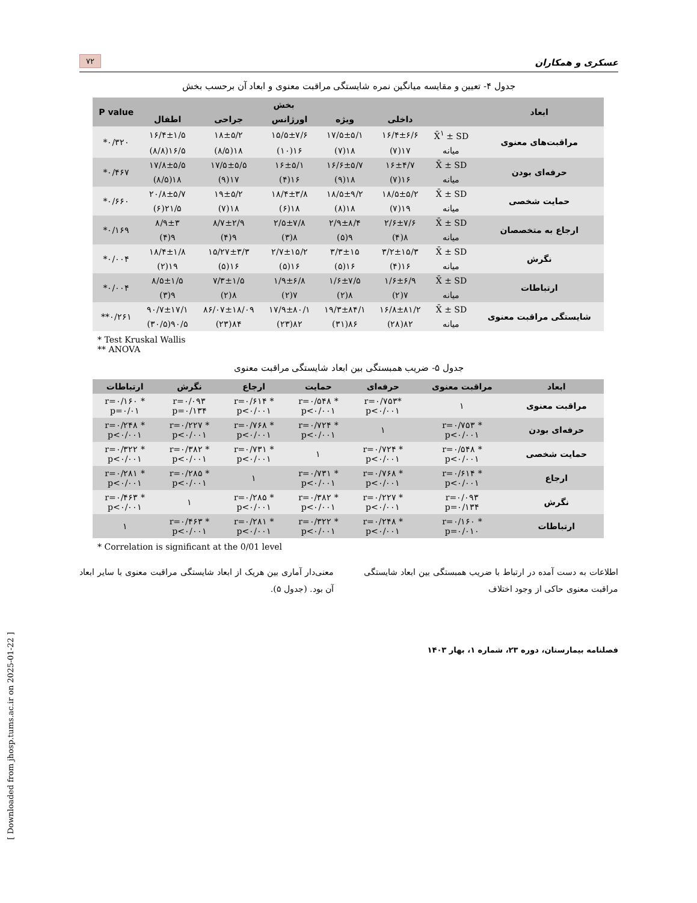عسکری و همکاران ۷۲
جدول ۴- تعیین و مقایسه میانگین نمره شایستگی مراقبت معنوی و ابعاد آن برحسب بخش
| ابعاد | | بخش | | | | | P value |
| --- | --- | --- | --- | --- | --- | --- | --- |
| | | داخلی | ویژه | اورژانس | جراحی | اطفال | |
| مراقبت‌های معنوی | X̄<sup>۱</sup> ± SD | ۱۶/۴±۶/۶ | ۱۷/۵±۵/۱ | ۱۵/۵±۷/۶ | ۱۸±۵/۲ | ۱۶/۴±۱/۵ | ۰/۳۲۰* |
| | میانه | ۱۷(۷) | ۱۸(۷) | ۱۶(۱۰) | ۱۸(۸/۵) | ۱۶/۵(۸/۸) | |
| حرفه‌ای بودن | X̄ ± SD | ۱۶±۴/۷ | ۱۶/۶±۵/۷ | ۱۶±۵/۱ | ۱۷/۵±۵/۵ | ۱۷/۸±۵/۵ | ۰/۴۶۷* |
| | میانه | ۱۶(۷) | ۱۸(۹) | ۱۶(۴) | ۱۷(۹) | ۱۸(۸/۵) | |
| حمایت شخصی | X̄ ± SD | ۱۸/۵±۵/۲ | ۱۸/۵±۹/۲ | ۱۸/۴±۳/۸ | ۱۹±۵/۲ | ۲۰/۸±۵/۷ | ۰/۶۶۰* |
| | میانه | ۱۹(۷) | ۱۸(۸) | ۱۸(۶) | ۱۸(۷) | ۲۱/۵(۶) | |
| ارجاع به متخصصان | X̄ ± SD | ۲/۶±۷/۶ | ۲/۹±۸/۴ | ۲/۵±۷/۸ | ۸/۷±۲/۹ | ۸/۹±۳ | ۰/۱۶۹* |
| | میانه | ۸(۴) | ۹(۵) | ۸(۳) | ۹(۴) | ۹(۴) | |
| نگرش | X̄ ± SD | ۳/۲±۱۵/۳ | ۳/۳±۱۵ | ۲/۷±۱۵/۲ | ۱۵/۲۷±۳/۳ | ۱۸/۴±۱/۸ | ۰/۰۰۴* |
| | میانه | ۱۶(۴) | ۱۶(۵) | ۱۶(۵) | ۱۶(۵) | ۱۹(۲) | |
| ارتباطات | X̄ ± SD | ۱/۶±۶/۹ | ۱/۶±۷/۵ | ۱/۹±۶/۸ | ۷/۳±۱/۵ | ۸/۵±۱/۵ | ۰/۰۰۴* |
| | میانه | ۷(۲) | ۸(۲) | ۷(۲) | ۸(۲) | ۹(۳) | |
| شایستگی مراقبت معنوی | X̄ ± SD | ۱۶/۸±۸۱/۲ | ۱۹/۳±۸۴/۱ | ۱۷/۹±۸۰/۱ | ۸۶/۰۷±۱۸/۰۹ | ۹۰/۷±۱۷/۱ | ۰/۲۶۱** |
| | میانه | ۸۲(۲۸) | ۸۶(۳۱) | ۸۲(۲۳) | ۸۴(۲۳) | ۹۰/۵(۳۰/۵) | |
* Test Kruskal Wallis
** ANOVA
جدول ۵- ضریب همبستگی بین ابعاد شایستگی مراقبت معنوی
| ابعاد | مراقبت معنوی | حرفه‌ای | حمایت | ارجاع | نگرش | ارتباطات |
| --- | --- | --- | --- | --- | --- | --- |
| مراقبت معنوی | ۱ | *r=۰/۷۵۳ p<۰/۰۰۱ | * r=۰/۵۴۸ p<۰/۰۰۱ | * r=۰/۶۱۴ p<۰/۰۰۱ | r=۰/۰۹۳ p=۰/۱۳۴ | * r=۰/۱۶۰ p=۰/۰۱ |
| حرفه‌ای بودن | * r=۰/۷۵۳ p<۰/۰۰۱ | ۱ | * r=۰/۷۲۴ p<۰/۰۰۱ | * r=۰/۷۶۸ p<۰/۰۰۱ | * r=۰/۲۲۷ p<۰/۰۰۱ | * r=۰/۲۴۸ p<۰/۰۰۱ |
| حمایت شخصی | * r=۰/۵۴۸ p<۰/۰۰۱ | * r=۰/۷۲۴ p<۰/۰۰۱ | ۱ | * r=۰/۷۳۱ p<۰/۰۰۱ | * r=۰/۳۸۲ p<۰/۰۰۱ | * r=۰/۳۲۲ p<۰/۰۰۱ |
| ارجاع | * r=۰/۶۱۴ p<۰/۰۰۱ | * r=۰/۷۶۸ p<۰/۰۰۱ | * r=۰/۷۳۱ p<۰/۰۰۱ | ۱ | * r=۰/۲۸۵ p<۰/۰۰۱ | * r=۰/۲۸۱ p<۰/۰۰۱ |
| نگرش | r=۰/۰۹۳ p=۰/۱۳۴ | * r=۰/۲۲۷ p<۰/۰۰۱ | * r=۰/۳۸۲ p<۰/۰۰۱ | * r=۰/۲۸۵ p<۰/۰۰۱ | ۱ | * r=۰/۴۶۳ p<۰/۰۰۱ |
| ارتباطات | * r=۰/۱۶۰ p=۰/۰۱۰ | * r=۰/۲۴۸ p<۰/۰۰۱ | * r=۰/۳۲۲ p<۰/۰۰۱ | * r=۰/۲۸۱ p<۰/۰۰۱ | * r=۰/۴۶۳ p<۰/۰۰۱ | ۱ |
* Correlation is significant at the 0/01 level
اطلاعات به دست آمده در ارتباط با ضریب همبستگی بین ابعاد شایستگی مراقبت معنوی حاکی از وجود اختلاف
معنی‌دار آماری بین هریک از ابعاد شایستگی مراقبت معنوی با سایر ابعاد آن بود. (جدول ۵).
فصلنامه بیمارستان، دوره ۲۳، شماره ۱، بهار ۱۴۰۳
[ Downloaded from jhosp.tums.ac.ir on 2025-01-22 ]